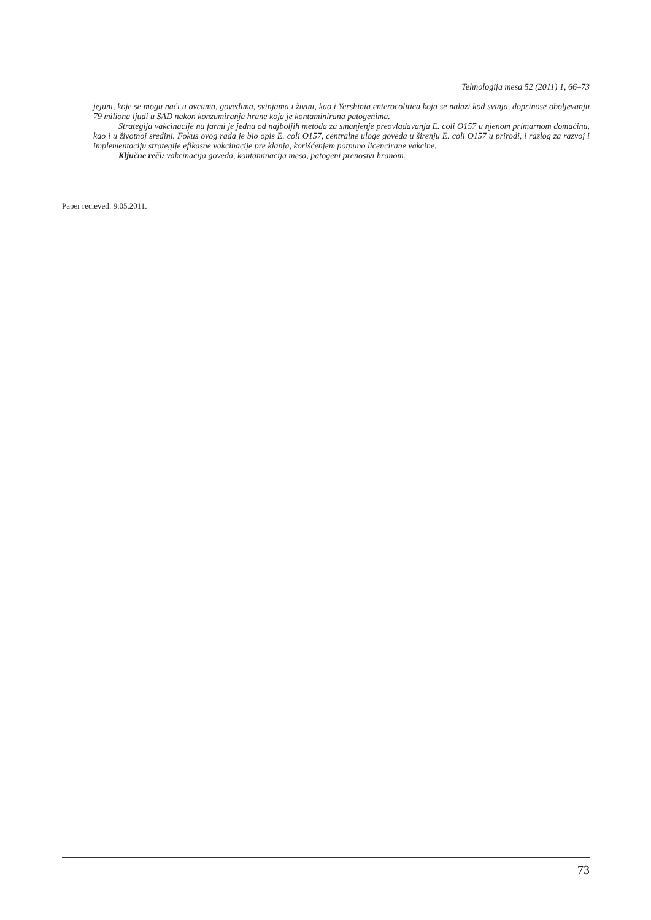Tehnologija mesa 52 (2011) 1, 66–73
jejuni, koje se mogu naći u ovcama, govedima, svinjama i živini, kao i Yershinia enterocolitica koja se nalazi kod svinja, doprinose oboljevanju 79 miliona ljudi u SAD nakon konzumiranja hrane koja je kontaminirana patogenima.
Strategija vakcinacije na farmi je jedna od najboljih metoda za smanjenje preovladavanja E. coli O157 u njenom primarnom domaćinu, kao i u životnoj sredini. Fokus ovog rada je bio opis E. coli O157, centralne uloge goveda u širenju E. coli O157 u prirodi, i razlog za razvoj i implementaciju strategije efikasne vakcinacije pre klanja, korišćenjem potpuno licencirane vakcine.
Ključne reči: vakcinacija goveda, kontaminacija mesa, patogeni prenosivi hranom.
Paper recieved: 9.05.2011.
73